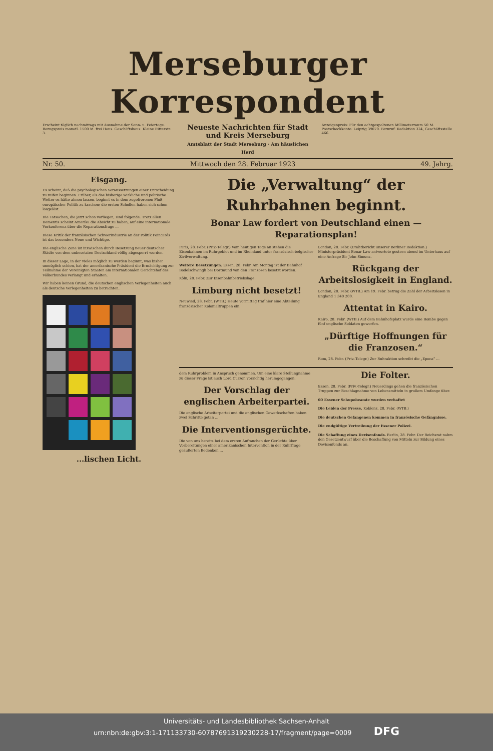Merseburger Korrespondent
Erscheint täglich nachmittags mit Ausnahme der Sonn- u. Feiertage. Bezugspreis monatl. 1500 M. frei Haus. Geschäftshaus: Kleine Ritterstr. 3.
Neueste Nachrichten für Stadt und Kreis Merseburg
Amtsblatt der Stadt Merseburg · Am häuslichen Herd
Anzeigenpreis: Für den achtgespaltenen Millimeterraum 50 M. Postscheckkonto: Leipzig 39070. Fernruf: Redaktion 324, Geschäftsstelle 466.
Nr. 50. Mittwoch den 28. Februar 1923 49. Jahrg.
Eisgang.
Es scheint, daß die psychologischen Voraussetzungen einer Entscheidung zu reifen beginnen. Früher, als das bisherige wirkliche und politische Wetter es hätte ahnen lassen, beginnt es in dem zugefrorenen Fluß europäischer Politik zu krachen; die ersten Schollen haben sich schon losgelöst.
Die Tatsachen, die jetzt schon vorliegen, sind folgende: Trotz allen Dementis scheint Amerika die Absicht zu haben, auf eine internationale Vorkonferenz über die Reparationsfrage ...
Diese Kritik der französischen Schwerindustrie an der Politik Poincarés ist das besonders Neue und Wichtige.
Die englische Zone ist inzwischen durch Besetzung neuer deutscher Städte von dem unbesetzten Deutschland völlig abgesperrt worden.
In dieser Lage, in der vieles möglich zu werden beginnt, was bisher unmöglich schien, hat der amerikanische Präsident die Ermächtigung zur Teilnahme der Vereinigten Staaten am internationalen Gerichtshof des Völkerbundes verlangt und erhalten.
Wir haben keinen Grund, die deutschen englischen Verlegenheiten auch als deutsche Verlegenheiten zu betrachten.
...lischen Licht.
Die „Verwaltung“ der Ruhrbahnen beginnt.
Bonar Law fordert von Deutschland einen — Reparationsplan!
Paris, 28. Febr. (Priv.-Telegr.) Vom heutigen Tage an stehen die Eisenbahnen im Ruhrgebiet und im Rheinland unter französisch-belgischer Zivilverwaltung.
Weitere Besetzungen. Essen, 28. Febr. Am Montag ist der Bahnhof Bodelschwingh bei Dortmund von den Franzosen besetzt worden.
Köln, 28. Febr. Zur Eisenbahnbetriebslage.
Limburg nicht besetzt!
Neuwied, 28. Febr. (WTB.) Heute vormittag traf hier eine Abteilung französischer Kolonialtruppen ein.
London, 28. Febr. (Drahtbericht unserer Berliner Redaktion.) Ministerpräsident Bonar Law antwortete gestern abend im Unterhaus auf eine Anfrage Sir John Simons.
Rückgang der Arbeitslosigkeit in England.
London, 28. Febr. (WTB.) Am 19. Febr. betrug die Zahl der Arbeitslosen in England 1 340 200.
Attentat in Kairo.
Kairo, 28. Febr. (WTB.) Auf dem Bahnhofsplatz wurde eine Bombe gegen fünf englische Soldaten geworfen.
„Dürftige Hoffnungen für die Franzosen.“
Rom, 28. Febr. (Priv.-Telegr.) Zur Ruhraktion schreibt die „Epoca“ ...
dem Ruhrproblem in Anspruch genommen. Um eine klare Stellungnahme zu dieser Frage ist auch Lord Curzon vorsichtig herumgegangen.
Der Vorschlag der englischen Arbeiterpartei.
Die englische Arbeiterpartei und die englischen Gewerkschaften haben zwei Schritte getan ...
Die Interventionsgerüchte.
Die von uns bereits bei dem ersten Auftauchen der Gerüchte über Vorbereitungen einer amerikanischen Intervention in der Ruhrfrage geäußerten Bedenken ...
Die Folter.
Essen, 28. Febr. (Priv.-Telegr.) Neuerdings gehen die französischen Truppen zur Beschlagnahme von Lebensmitteln in großem Umfange über.
60 Essener Schupobeamte wurden verhaftet
Die Leiden der Presse. Koblenz, 28. Febr. (WTB.)
Die deutschen Gefangenen kommen in französische Gefängnisse.
Die endgültige Vertreibung der Essener Polizei.
Die Schaffung eines Devisenfonds. Berlin, 28. Febr. Der Reichsrat nahm den Gesetzentwurf über die Beschaffung von Mitteln zur Bildung eines Devisenfonds an.
Universitäts- und Landesbibliothek Sachsen-Anhalt
urn:nbn:de:gbv:3:1-171133730-60787691319230228-17/fragment/page=0009 DFG